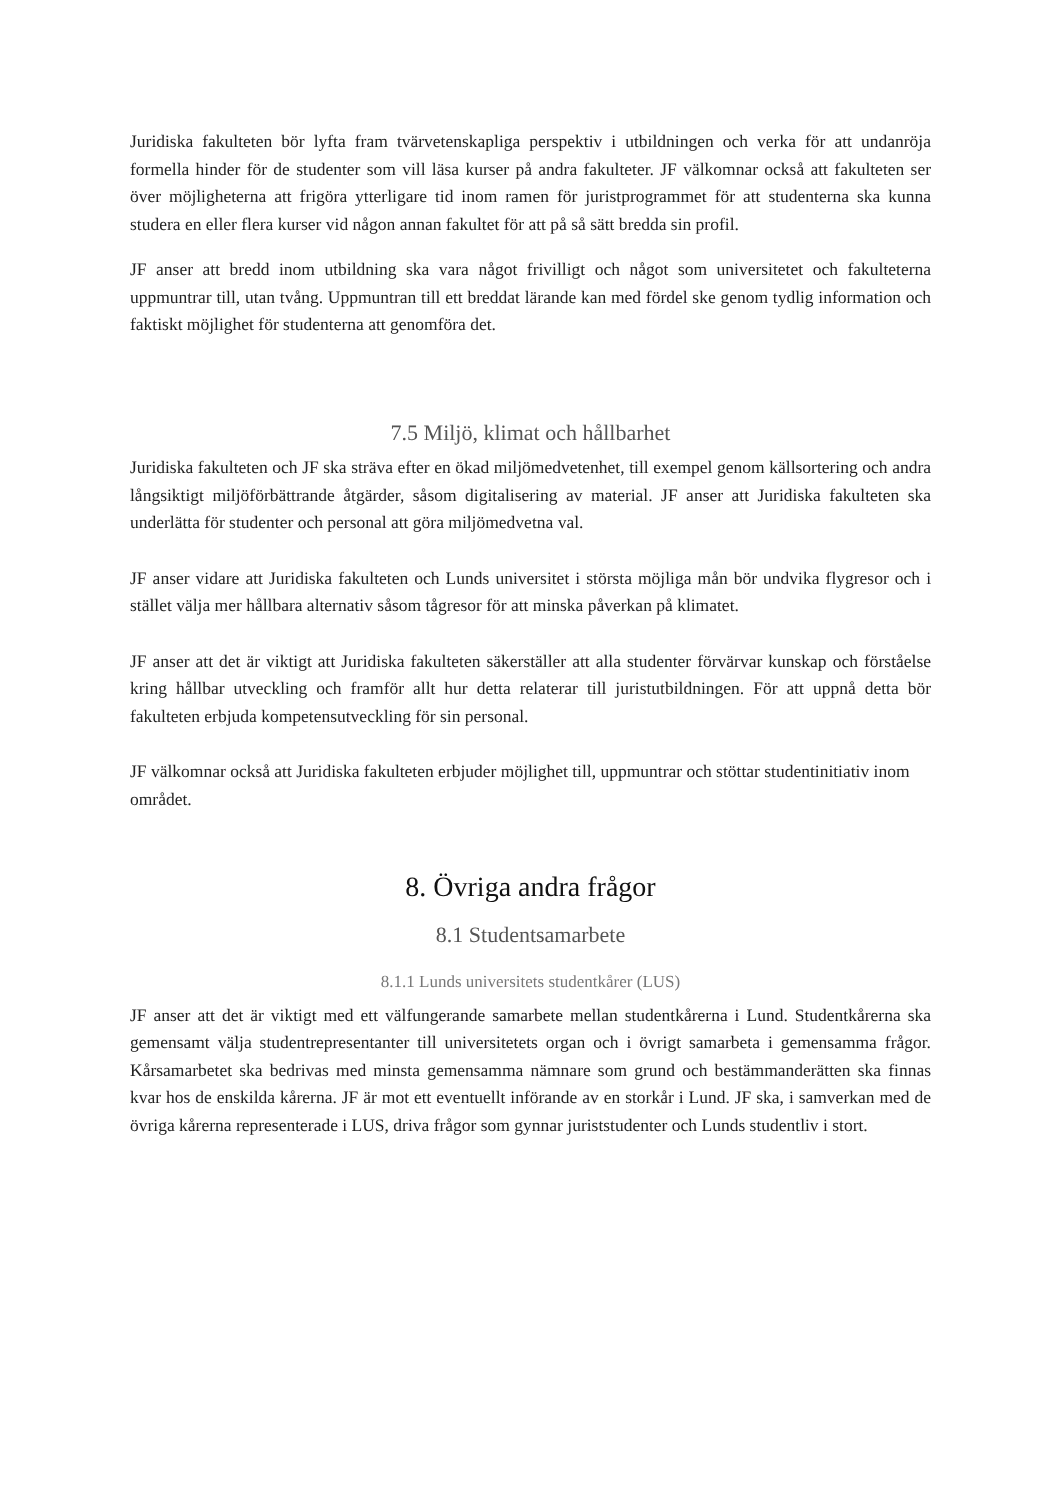Juridiska fakulteten bör lyfta fram tvärvetenskapliga perspektiv i utbildningen och verka för att undanröja formella hinder för de studenter som vill läsa kurser på andra fakulteter. JF välkomnar också att fakulteten ser över möjligheterna att frigöra ytterligare tid inom ramen för juristprogrammet för att studenterna ska kunna studera en eller flera kurser vid någon annan fakultet för att på så sätt bredda sin profil.
JF anser att bredd inom utbildning ska vara något frivilligt och något som universitetet och fakulteterna uppmuntrar till, utan tvång. Uppmuntran till ett breddat lärande kan med fördel ske genom tydlig information och faktiskt möjlighet för studenterna att genomföra det.
7.5 Miljö, klimat och hållbarhet
Juridiska fakulteten och JF ska sträva efter en ökad miljömedvetenhet, till exempel genom källsortering och andra långsiktigt miljöförbättrande åtgärder, såsom digitalisering av material. JF anser att Juridiska fakulteten ska underlätta för studenter och personal att göra miljömedvetna val.
JF anser vidare att Juridiska fakulteten och Lunds universitet i största möjliga mån bör undvika flygresor och i stället välja mer hållbara alternativ såsom tågresor för att minska påverkan på klimatet.
JF anser att det är viktigt att Juridiska fakulteten säkerställer att alla studenter förvärvar kunskap och förståelse kring hållbar utveckling och framför allt hur detta relaterar till juristutbildningen. För att uppnå detta bör fakulteten erbjuda kompetensutveckling för sin personal.
JF välkomnar också att Juridiska fakulteten erbjuder möjlighet till, uppmuntrar och stöttar studentinitiativ inom området.
8. Övriga andra frågor
8.1 Studentsamarbete
8.1.1 Lunds universitets studentkårer (LUS)
JF anser att det är viktigt med ett välfungerande samarbete mellan studentkårerna i Lund. Studentkårerna ska gemensamt välja studentrepresentanter till universitetets organ och i övrigt samarbeta i gemensamma frågor. Kårsamarbetet ska bedrivas med minsta gemensamma nämnare som grund och bestämmanderätten ska finnas kvar hos de enskilda kårerna. JF är mot ett eventuellt införande av en storkår i Lund. JF ska, i samverkan med de övriga kårerna representerade i LUS, driva frågor som gynnar juriststudenter och Lunds studentliv i stort.